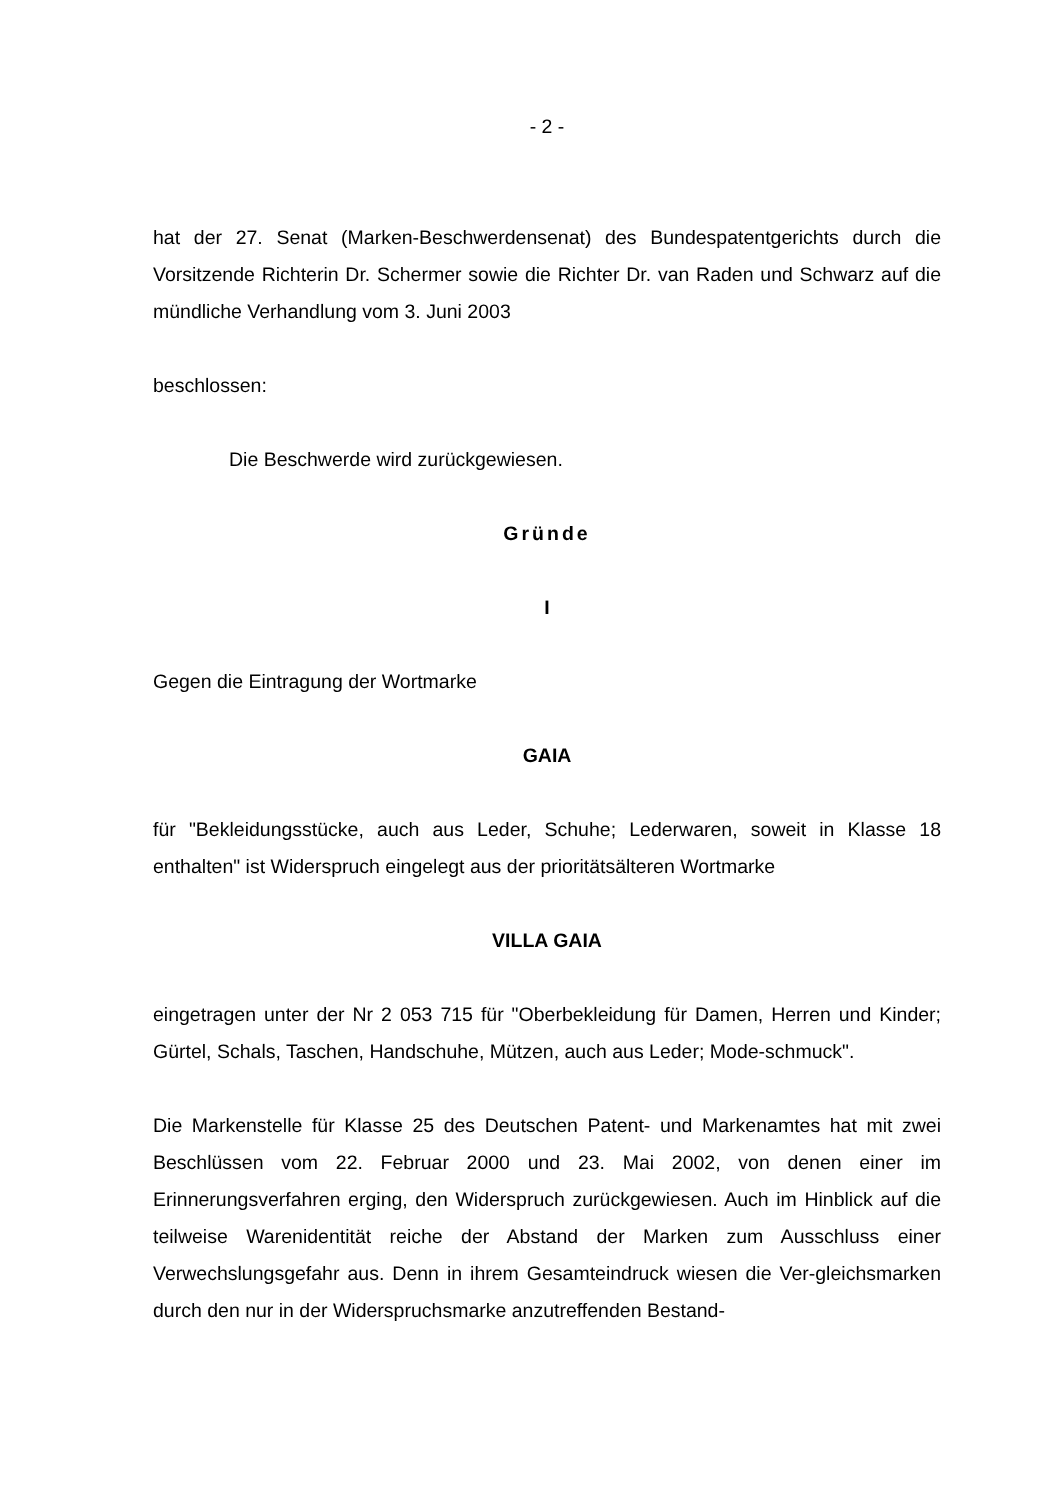- 2 -
hat der 27. Senat (Marken-Beschwerdensenat) des Bundespatentgerichts durch die Vorsitzende Richterin Dr. Schermer sowie die Richter Dr. van Raden und Schwarz auf die mündliche Verhandlung vom 3. Juni 2003
beschlossen:
Die Beschwerde wird zurückgewiesen.
Gründe
I
Gegen die Eintragung der Wortmarke
GAIA
für "Bekleidungsstücke, auch aus Leder, Schuhe; Lederwaren, soweit in Klasse 18 enthalten" ist Widerspruch eingelegt aus der prioritätsälteren Wortmarke
VILLA GAIA
eingetragen unter der Nr 2 053 715 für "Oberbekleidung für Damen, Herren und Kinder; Gürtel, Schals, Taschen, Handschuhe, Mützen, auch aus Leder; Mode-schmuck".
Die Markenstelle für Klasse 25 des Deutschen Patent- und Markenamtes hat mit zwei Beschlüssen vom 22. Februar 2000 und 23. Mai 2002, von denen einer im Erinnerungsverfahren erging, den Widerspruch zurückgewiesen. Auch im Hinblick auf die teilweise Warenidentität reiche der Abstand der Marken zum Ausschluss einer Verwechslungsgefahr aus. Denn in ihrem Gesamteindruck wiesen die Ver-gleichsmarken durch den nur in der Widerspruchsmarke anzutreffenden Bestand-